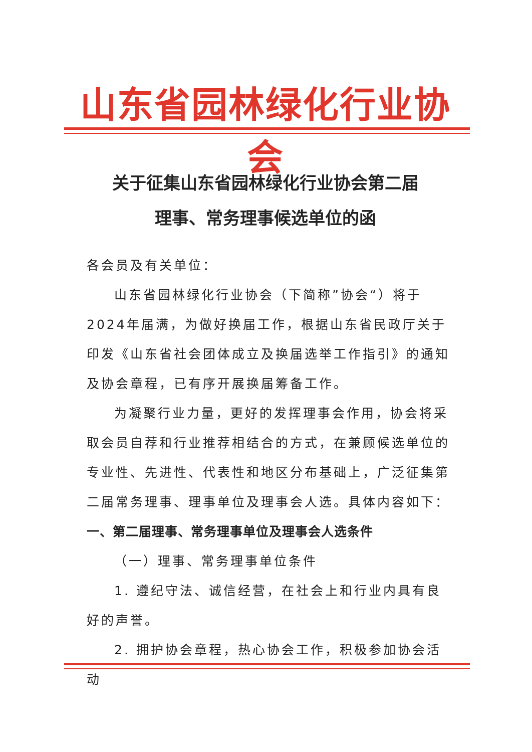山东省园林绿化行业协会
关于征集山东省园林绿化行业协会第二届
理事、常务理事候选单位的函
各会员及有关单位：
山东省园林绿化行业协会（下简称”协会“）将于2024年届满，为做好换届工作，根据山东省民政厅关于印发《山东省社会团体成立及换届选举工作指引》的通知及协会章程，已有序开展换届筹备工作。
为凝聚行业力量，更好的发挥理事会作用，协会将采取会员自荐和行业推荐相结合的方式，在兼顾候选单位的专业性、先进性、代表性和地区分布基础上，广泛征集第二届常务理事、理事单位及理事会人选。具体内容如下：
一、第二届理事、常务理事单位及理事会人选条件
（一）理事、常务理事单位条件
1. 遵纪守法、诚信经营，在社会上和行业内具有良好的声誉。
2. 拥护协会章程，热心协会工作，积极参加协会活动